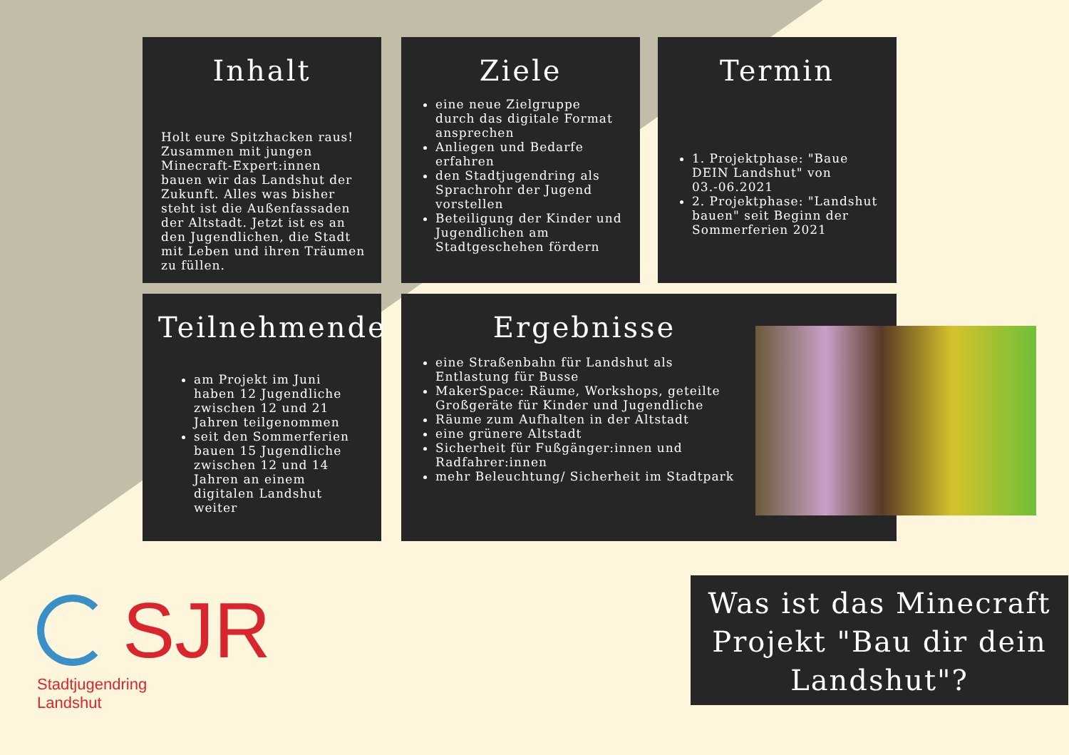Inhalt
Holt eure Spitzhacken raus! Zusammen mit jungen Minecraft-Expert:innen bauen wir das Landshut der Zukunft. Alles was bisher steht ist die Außenfassaden der Altstadt. Jetzt ist es an den Jugendlichen, die Stadt mit Leben und ihren Träumen zu füllen.
Ziele
eine neue Zielgruppe durch das digitale Format ansprechen
Anliegen und Bedarfe erfahren
den Stadtjugendring als Sprachrohr der Jugend vorstellen
Beteiligung der Kinder und Jugendlichen am Stadtgeschehen fördern
Termin
1. Projektphase: "Baue DEIN Landshut" von 03.-06.2021
2. Projektphase: "Landshut bauen" seit Beginn der Sommerferien 2021
Teilnehmende
am Projekt im Juni haben 12 Jugendliche zwischen 12 und 21 Jahren teilgenommen
seit den Sommerferien bauen 15 Jugendliche zwischen 12 und 14 Jahren an einem digitalen Landshut weiter
Ergebnisse
eine Straßenbahn für Landshut als Entlastung für Busse
MakerSpace: Räume, Workshops, geteilte Großgeräte für Kinder und Jugendliche
Räume zum Aufhalten in der Altstadt
eine grünere Altstadt
Sicherheit für Fußgänger:innen und Radfahrer:innen
mehr Beleuchtung/ Sicherheit im Stadtpark
SJR
Stadtjugendring
Landshut
Was ist das Minecraft Projekt "Bau dir dein Landshut"?